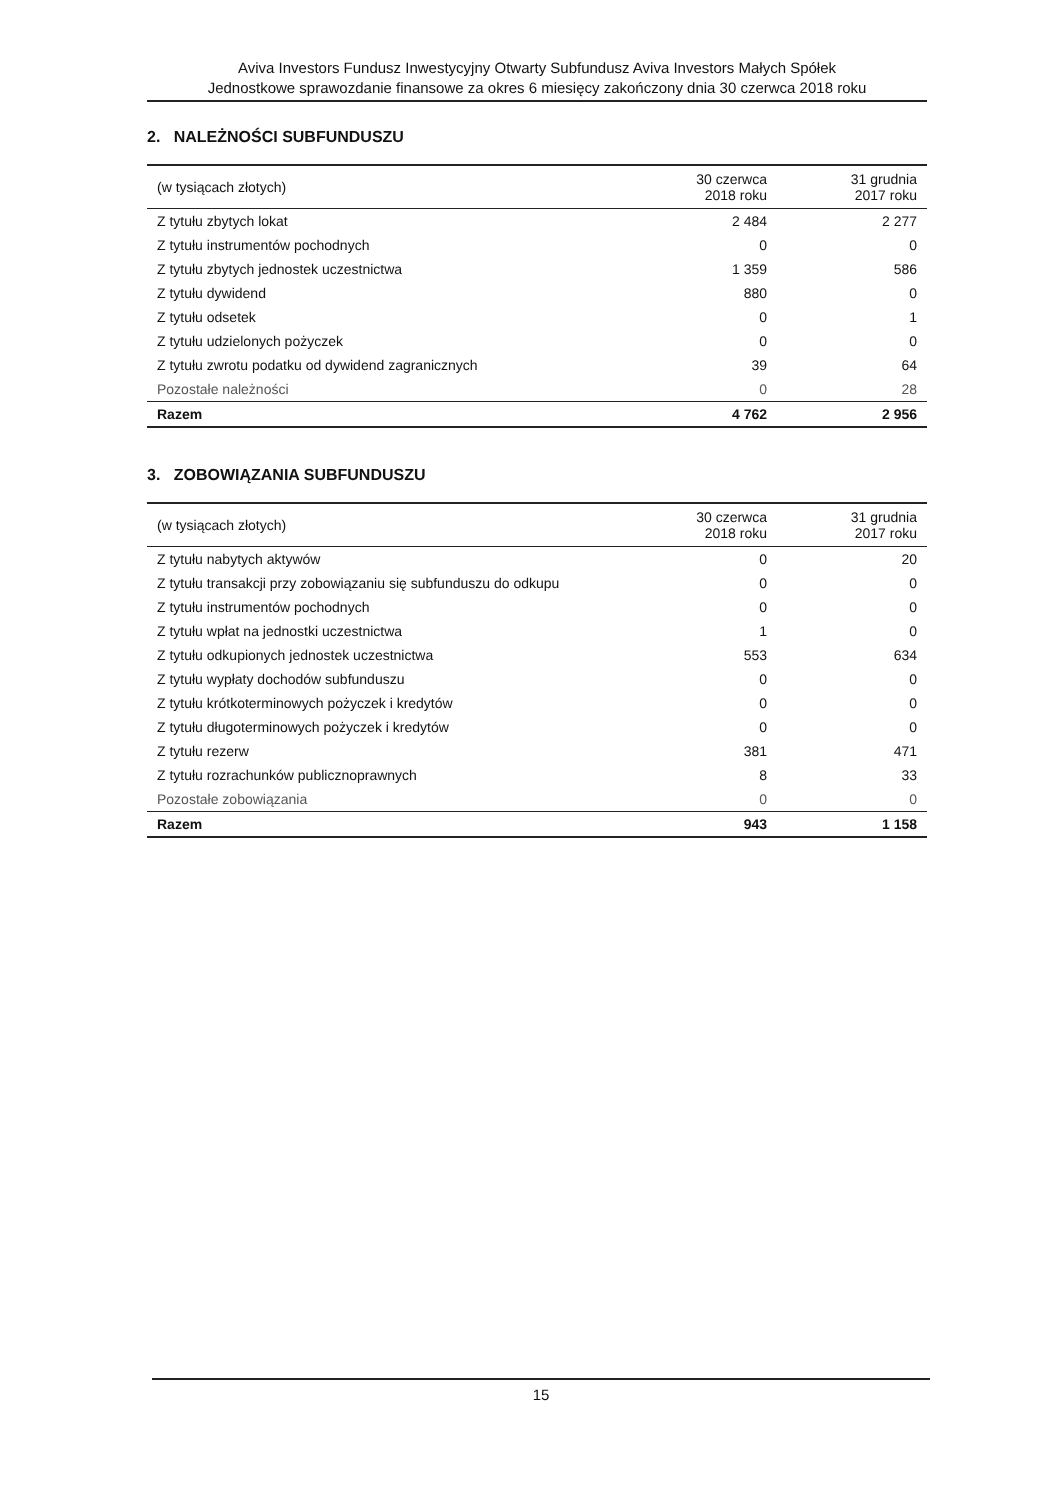Aviva Investors Fundusz Inwestycyjny Otwarty Subfundusz Aviva Investors Małych Spółek
Jednostkowe sprawozdanie finansowe za okres 6 miesięcy zakończony dnia 30 czerwca 2018 roku
2. NALEŻNOŚCI SUBFUNDUSZU
| (w tysiącach złotych) | 30 czerwca 2018 roku | 31 grudnia 2017 roku |
| --- | --- | --- |
| Z tytułu zbytych lokat | 2 484 | 2 277 |
| Z tytułu instrumentów pochodnych | 0 | 0 |
| Z tytułu zbytych jednostek uczestnictwa | 1 359 | 586 |
| Z tytułu dywidend | 880 | 0 |
| Z tytułu odsetek | 0 | 1 |
| Z tytułu udzielonych pożyczek | 0 | 0 |
| Z tytułu zwrotu podatku od dywidend zagranicznych | 39 | 64 |
| Pozostałe należności | 0 | 28 |
| Razem | 4 762 | 2 956 |
3. ZOBOWIĄZANIA SUBFUNDUSZU
| (w tysiącach złotych) | 30 czerwca 2018 roku | 31 grudnia 2017 roku |
| --- | --- | --- |
| Z tytułu nabytych aktywów | 0 | 20 |
| Z tytułu transakcji przy zobowiązaniu się subfunduszu do odkupu | 0 | 0 |
| Z tytułu instrumentów pochodnych | 0 | 0 |
| Z tytułu wpłat na jednostki uczestnictwa | 1 | 0 |
| Z tytułu odkupionych jednostek uczestnictwa | 553 | 634 |
| Z tytułu wypłaty dochodów subfunduszu | 0 | 0 |
| Z tytułu krótkoterminowych pożyczek i kredytów | 0 | 0 |
| Z tytułu długoterminowych pożyczek i kredytów | 0 | 0 |
| Z tytułu rezerw | 381 | 471 |
| Z tytułu rozrachunków publicznoprawnych | 8 | 33 |
| Pozostałe zobowiązania | 0 | 0 |
| Razem | 943 | 1 158 |
15